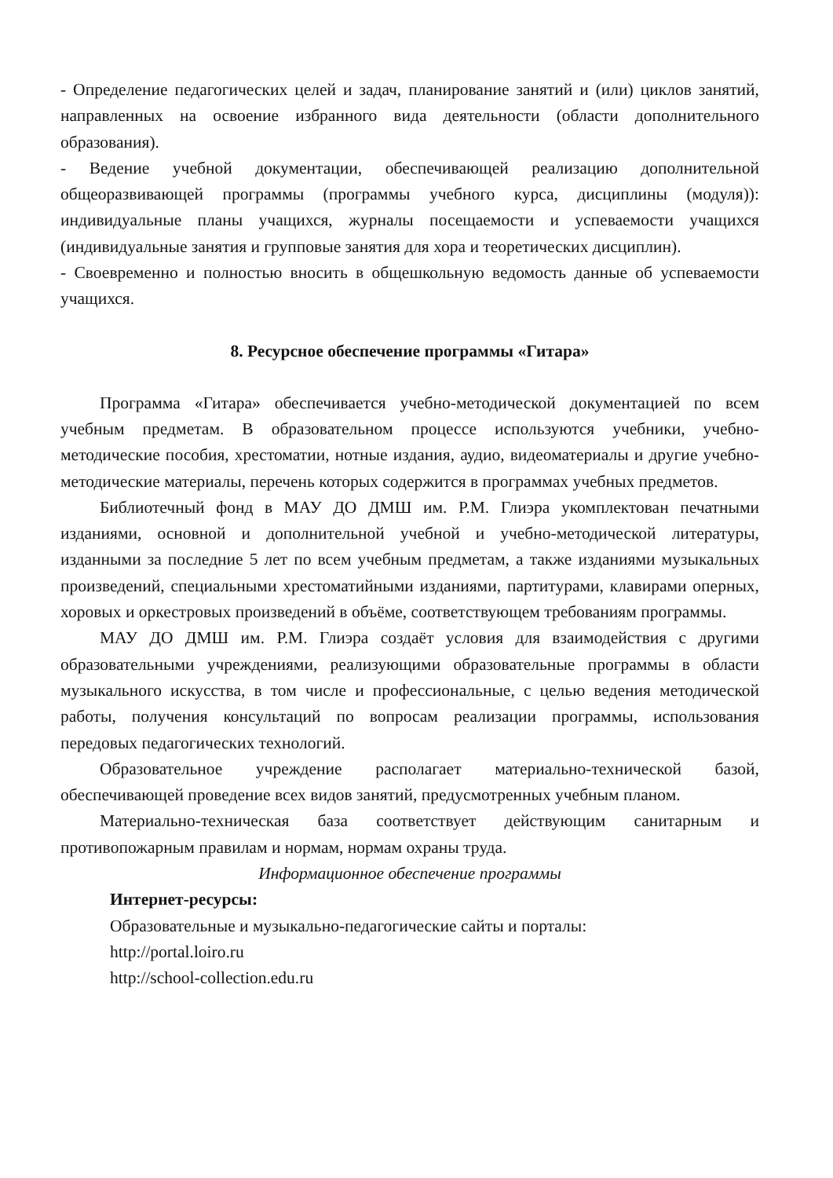- Определение педагогических целей и задач, планирование занятий и (или) циклов занятий, направленных на освоение избранного вида деятельности (области дополнительного образования).
- Ведение учебной документации, обеспечивающей реализацию дополнительной общеоразвивающей программы (программы учебного курса, дисциплины (модуля)): индивидуальные планы учащихся, журналы посещаемости и успеваемости учащихся (индивидуальные занятия и групповые занятия для хора и теоретических дисциплин).
- Своевременно и полностью вносить в общешкольную ведомость данные об успеваемости учащихся.
8. Ресурсное обеспечение программы «Гитара»
Программа «Гитара» обеспечивается учебно-методической документацией по всем учебным предметам. В образовательном процессе используются учебники, учебно-методические пособия, хрестоматии, нотные издания, аудио, видеоматериалы и другие учебно-методические материалы, перечень которых содержится в программах учебных предметов.
Библиотечный фонд в МАУ ДО ДМШ им. Р.М. Глиэра укомплектован печатными изданиями, основной и дополнительной учебной и учебно-методической литературы, изданными за последние 5 лет по всем учебным предметам, а также изданиями музыкальных произведений, специальными хрестоматийными изданиями, партитурами, клавирами оперных, хоровых и оркестровых произведений в объёме, соответствующем требованиям программы.
МАУ ДО ДМШ им. Р.М. Глиэра создаёт условия для взаимодействия с другими образовательными учреждениями, реализующими образовательные программы в области музыкального искусства, в том числе и профессиональные, с целью ведения методической работы, получения консультаций по вопросам реализации программы, использования передовых педагогических технологий.
Образовательное учреждение располагает материально-технической базой, обеспечивающей проведение всех видов занятий, предусмотренных учебным планом.
Материально-техническая база соответствует действующим санитарным и противопожарным правилам и нормам, нормам охраны труда.
Информационное обеспечение программы
Интернет-ресурсы:
Образовательные и музыкально-педагогические сайты и порталы:
http://portal.loiro.ru
http://school-collection.edu.ru